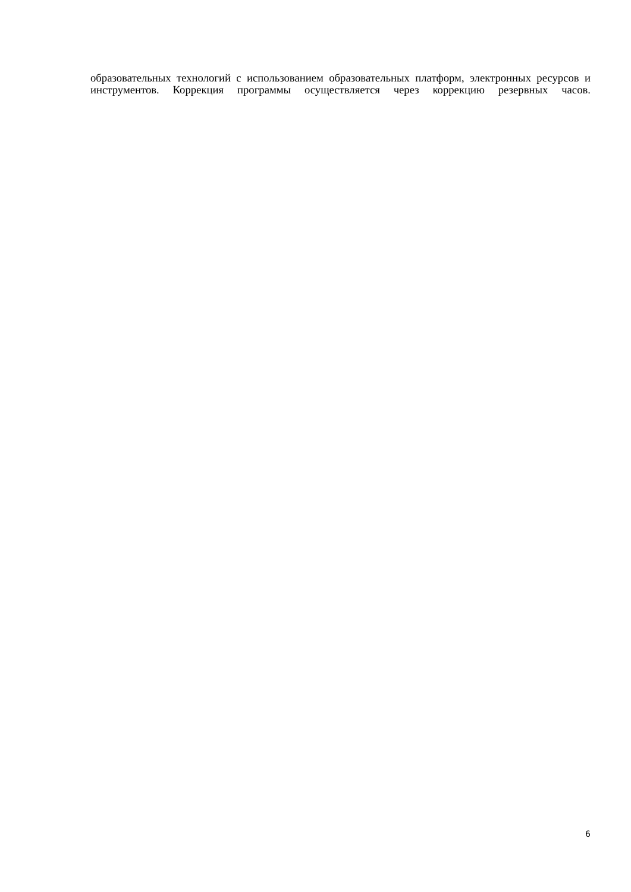образовательных технологий с использованием образовательных платформ, электронных ресурсов и инструментов. Коррекция программы осуществляется через коррекцию резервных часов.
6